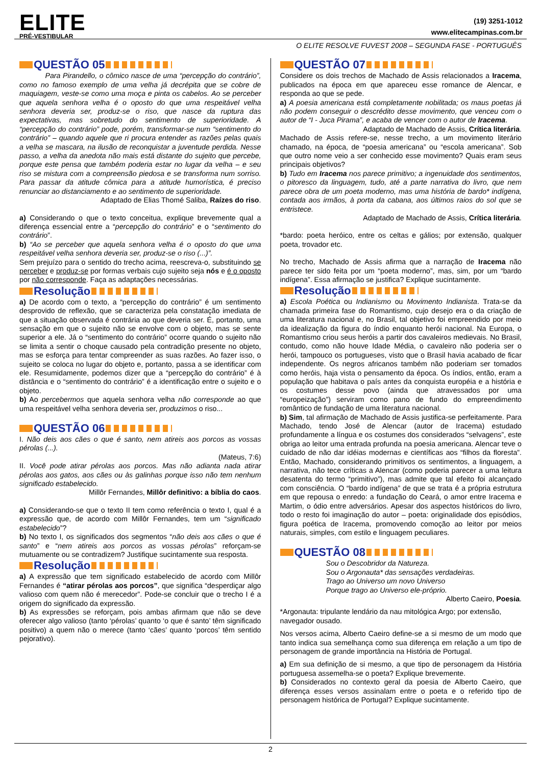ELITE
PRÉ-VESTIBULAR
(19) 3251-1012
www.elitecampinas.com.br
O ELITE RESOLVE FUVEST 2008 – SEGUNDA FASE - PORTUGUÊS
QUESTÃO 05
Para Pirandello, o cômico nasce de uma “percepção do contrário”, como no famoso exemplo de uma velha já decrépita que se cobre de maquiagem, veste-se como uma moça e pinta os cabelos. Ao se perceber que aquela senhora velha é o oposto do que uma respeitável velha senhora deveria ser, produz-se o riso, que nasce da ruptura das expectativas, mas sobretudo do sentimento de superioridade. A “percepção do contrário” pode, porém, transformar-se num “sentimento do contrário” – quando aquele que ri procura entender as razões pelas quais a velha se mascara, na ilusão de reconquistar a juventude perdida. Nesse passo, a velha da anedota não mais está distante do sujeito que percebe, porque este pensa que também poderia estar no lugar da velha – e seu riso se mistura com a compreensão piedosa e se transforma num sorriso. Para passar da atitude cômica para a atitude humorística, é preciso renunciar ao distanciamento e ao sentimento de superioridade.
Adaptado de Elias Thomé Saliba, Raízes do riso.
a) Considerando o que o texto conceitua, explique brevemente qual a diferença essencial entre a “percepção do contrário” e o “sentimento do contrário”.
b) “Ao se perceber que aquela senhora velha é o oposto do que uma respeitável velha senhora deveria ser, produz-se o riso (...)”.
Sem prejuízo para o sentido do trecho acima, reescreva-o, substituindo se perceber e produz-se por formas verbais cujo sujeito seja nós e é o oposto por não corresponde. Faça as adaptações necessárias.
Resolução
a) De acordo com o texto, a “percepção do contrário” é um sentimento desprovido de reflexão, que se caracteriza pela constatação imediata de que a situação observada é contrária ao que deveria ser. É, portanto, uma sensação em que o sujeito não se envolve com o objeto, mas se sente superior a ele. Já o “sentimento do contrário” ocorre quando o sujeito não se limita a sentir o choque causado pela contradição presente no objeto, mas se esforça para tentar compreender as suas razões. Ao fazer isso, o sujeito se coloca no lugar do objeto e, portanto, passa a se identificar com ele. Resumidamente, podemos dizer que a “percepção do contrário” é à distância e o “sentimento do contrário” é a identificação entre o sujeito e o objeto.
b) Ao percebermos que aquela senhora velha não corresponde ao que uma respeitável velha senhora deveria ser, produzimos o riso...
QUESTÃO 06
I. Não deis aos cães o que é santo, nem atireis aos porcos as vossas pérolas (...).
(Mateus, 7:6)
II. Você pode atirar pérolas aos porcos. Mas não adianta nada atirar pérolas aos gatos, aos cães ou às galinhas porque isso não tem nenhum significado estabelecido.
Millôr Fernandes, Millôr definitivo: a bíblia do caos.
a) Considerando-se que o texto II tem como referência o texto I, qual é a expressão que, de acordo com Millôr Fernandes, tem um “significado estabelecido”?
b) No texto I, os significados dos segmentos “não deis aos cães o que é santo” e “nem atireis aos porcos as vossas pérolas” reforçam-se mutuamente ou se contradizem? Justifique sucintamente sua resposta.
Resolução
a) A expressão que tem significado estabelecido de acordo com Millôr Fernandes é “atirar pérolas aos porcos”, que significa “desperdiçar algo valioso com quem não é merecedor”. Pode-se concluir que o trecho I é a origem do significado da expressão.
b) As expressões se reforçam, pois ambas afirmam que não se deve oferecer algo valioso (tanto ‘pérolas’ quanto ‘o que é santo’ têm significado positivo) a quem não o merece (tanto ‘cães’ quanto ‘porcos’ têm sentido pejorativo).
QUESTÃO 07
Considere os dois trechos de Machado de Assis relacionados a Iracema, publicados na época em que apareceu esse romance de Alencar, e responda ao que se pede.
a) A poesia americana está completamente nobilitada; os maus poetas já não podem conseguir o descrédito desse movimento, que venceu com o autor de “I - Juca Pirama”, e acaba de vencer com o autor de Iracema.
Adaptado de Machado de Assis, Crítica literária.
Machado de Assis refere-se, nesse trecho, a um movimento literário chamado, na época, de “poesia americana” ou “escola americana”. Sob que outro nome veio a ser conhecido esse movimento? Quais eram seus principais objetivos?
b) Tudo em Iracema nos parece primitivo; a ingenuidade dos sentimentos, o pitoresco da linguagem, tudo, até a parte narrativa do livro, que nem parece obra de um poeta moderno, mas uma história de bardo* indígena, contada aos irmãos, à porta da cabana, aos últimos raios do sol que se entristece.
Adaptado de Machado de Assis, Crítica literária.
*bardo: poeta heróico, entre os celtas e gálios; por extensão, qualquer poeta, trovador etc.
No trecho, Machado de Assis afirma que a narração de Iracema não parece ter sido feita por um “poeta moderno”, mas, sim, por um “bardo indígena”. Essa afirmação se justifica? Explique sucintamente.
Resolução
a) Escola Poética ou Indianismo ou Movimento Indianista. Trata-se da chamada primeira fase do Romantismo, cujo desejo era o da criação de uma literatura nacional e, no Brasil, tal objetivo foi empreendido por meio da idealização da figura do índio enquanto herói nacional. Na Europa, o Romantismo criou seus heróis a partir dos cavaleiros medievais. No Brasil, contudo, como não houve Idade Média, o cavaleiro não poderia ser o herói, tampouco os portugueses, visto que o Brasil havia acabado de ficar independente. Os negros africanos também não poderiam ser tomados como heróis, haja vista o pensamento da época. Os índios, então, eram a população que habitava o país antes da conquista européia e a história e os costumes desse povo (ainda que atravessados por uma “europeização”) serviram como pano de fundo do empreendimento romântico de fundação de uma literatura nacional.
b) Sim, tal afirmação de Machado de Assis justifica-se perfeitamente. Para Machado, tendo José de Alencar (autor de Iracema) estudado profundamente a língua e os costumes dos considerados “selvagens”, este obriga ao leitor uma entrada profunda na poesia americana. Alencar teve o cuidado de não dar idéias modernas e científicas aos “filhos da floresta”. Então, Machado, considerando primitivos os sentimentos, a linguagem, a narrativa, não tece críticas a Alencar (como poderia parecer a uma leitura desatenta do termo “primitivo”), mas admite que tal efeito foi alcançado com consciência. O “bardo indígena” de que se trata é a própria estrutura em que repousa o enredo: a fundação do Ceará, o amor entre Iracema e Martim, o ódio entre adversários. Apesar dos aspectos históricos do livro, todo o resto foi imaginação do autor – poeta: originalidade dos episódios, figura poética de Iracema, promovendo comoção ao leitor por meios naturais, simples, com estilo e linguagem peculiares.
QUESTÃO 08
Sou o Descobridor da Natureza.
Sou o Argonauta* das sensações verdadeiras.
Trago ao Universo um novo Universo
Porque trago ao Universo ele-próprio.
Alberto Caeiro, Poesia.
*Argonauta: tripulante lendário da nau mitológica Argo; por extensão, navegador ousado.
Nos versos acima, Alberto Caeiro define-se a si mesmo de um modo que tanto indica sua semelhança como sua diferença em relação a um tipo de personagem de grande importância na História de Portugal.
a) Em sua definição de si mesmo, a que tipo de personagem da História portuguesa assemelha-se o poeta? Explique brevemente.
b) Considerados no contexto geral da poesia de Alberto Caeiro, que diferença esses versos assinalam entre o poeta e o referido tipo de personagem histórica de Portugal? Explique sucintamente.
2